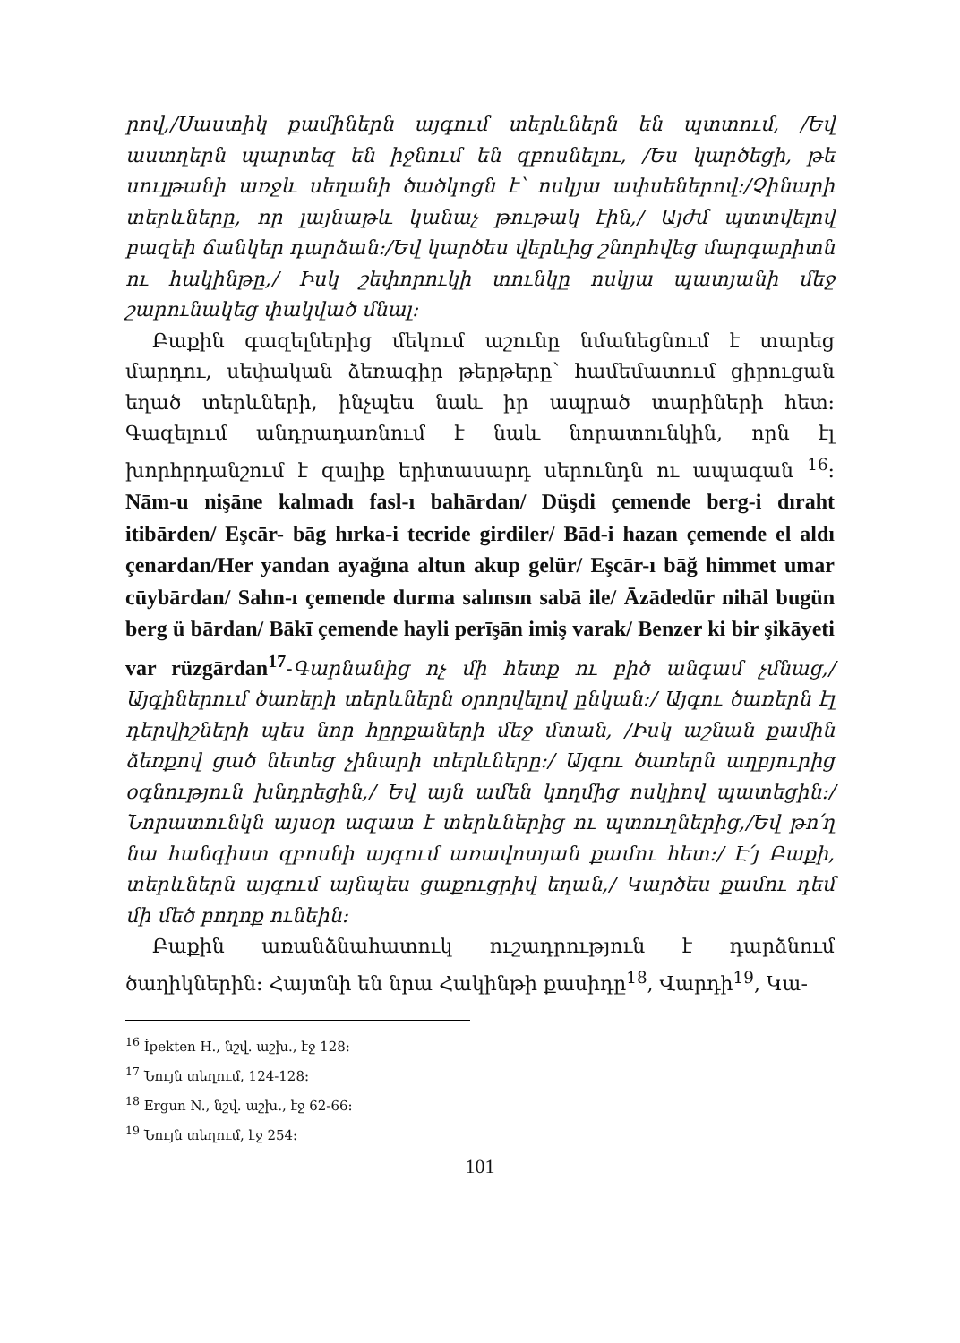րով,/Սաստիկ քամիներն այգում տերևներն են պտտում, /Եվ աստղերն պարտեզ են իջնում են զբոսնելու, /Ես կարծեցի, թե սուլթանի առջև սեղանի ծածկոցն է՝ ոսկյա ափսեներով:/Չինարի տերևները, որ լայնաթև կանաչ թութակ էին,/ Այժմ պտտվելով բազեի ճանկեր դարձան:/Եվ կարծես վերևից շնորհվեց մարգարիտն ու հակինթը,/ Իսկ շեփորուկի տունկը ոսկյա պատյանի մեջ շարունակեց փակված մնալ:
Բաքին գազելներից մեկում աշունը նմանեցնում է տարեց մարդու, սեփական ձեռագիր թերթերը՝ համեմատում ցիրուցան եղած տերևների, ինչպես նաև իր ապրած տարիների հետ: Գազելում անդրադառնում է նաև նորատունկին, որն էլ խորհրդանշում է զալիք երիտասարդ սերունդն ու ապագան <sup>16</sup>: Nām-u nişāne kalmadı fasl-ı bahārdan/ Düşdi çemende berg-i dıraht itibārden/ Eşcār- bāg hırka-i tecride girdiler/ Bād-i hazan çemende el aldı çenardan/Her yandan ayağına altun akup gelür/ Eşcār-ı bāğ himmet umar cūybārdan/ Sahn-ı çemende durma salınsın sabā ile/ Āzādedür nihāl bugün berg ü bārdan/ Bākī çemende hayli perīşān imiş varak/ Benzer ki bir şikāyeti var rüzgārdan<sup>17</sup>-Գարնանից ոչ մի հետք ու բիծ անգամ չմնաց,/ Այգիներում ծառերի տերևներն օրորվելով ընկան:/ Այգու ծառերն էլ դերվիշների պես նոր հըրքաների մեջ մտան, /Իսկ աշնան քամին ձեռքով ցած նետեց չինարի տերևները:/ Այգու ծառերն աղբյուրից օգնություն խնդրեցին,/ Եվ այն ամեն կողմից ոսկիով պատեցին:/ Նորատունկն այսօր ազատ է տերևներից ու պտուղներից,/Եվ թո՛ղ նա հանգիստ զբոսնի այգում առավոտյան քամու հետ:/ Է՛յ Բաքի, տերևներն այգում այնպես ցաքուցրիվ եղան,/ Կարծես քամու դեմ մի մեծ բողոք ունեին:
Բաքին առանձնահատուկ ուշադրություն է դարձնում ծաղիկներին: Հայտնի են նրա Հակինթի քասիդը<sup>18</sup>, Վարդի<sup>19</sup>, Կա-
<sup>16</sup> İpekten H., նշվ. աշխ., էջ 128:
<sup>17</sup> Նույն տեղում, 124-128:
<sup>18</sup> Ergun N., նշվ. աշխ., էջ 62-66:
<sup>19</sup> Նույն տեղում, էջ 254:
101